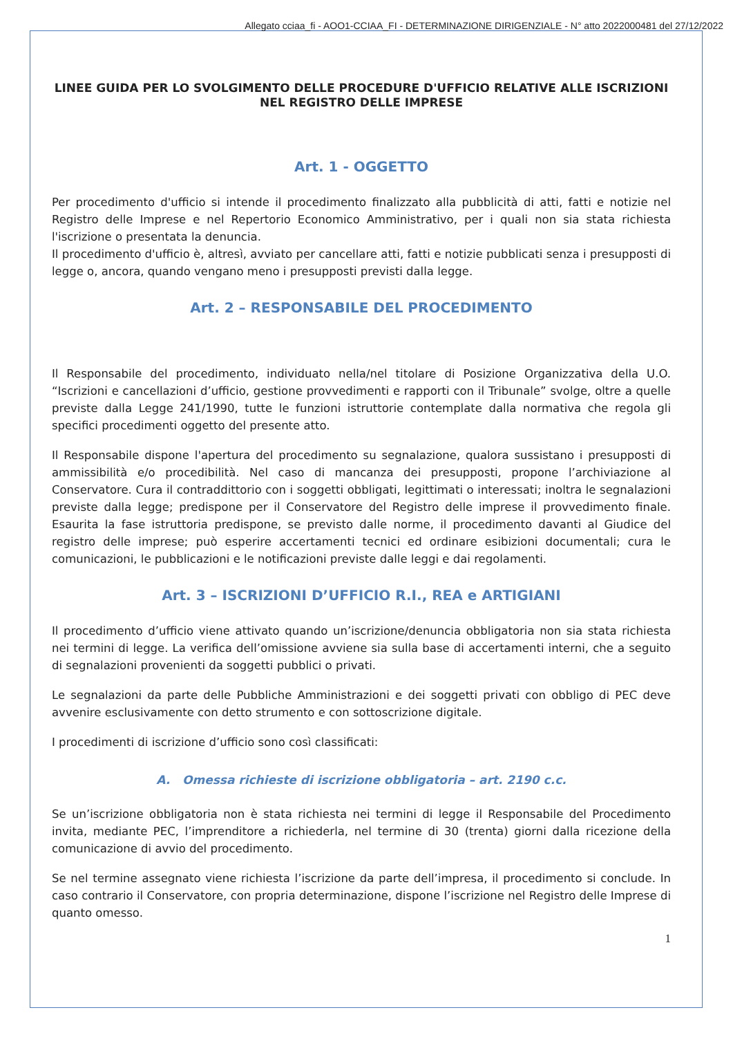Allegato cciaa_fi - AOO1-CCIAA_FI - DETERMINAZIONE DIRIGENZIALE - N° atto 2022000481 del 27/12/2022
LINEE GUIDA PER LO SVOLGIMENTO DELLE PROCEDURE D'UFFICIO RELATIVE ALLE ISCRIZIONI NEL REGISTRO DELLE IMPRESE
Art. 1 - OGGETTO
Per procedimento d'ufficio si intende il procedimento finalizzato alla pubblicità di atti, fatti e notizie nel Registro delle Imprese e nel Repertorio Economico Amministrativo, per i quali non sia stata richiesta l'iscrizione o presentata la denuncia.
Il procedimento d'ufficio è, altresì, avviato per cancellare atti, fatti e notizie pubblicati senza i presupposti di legge o, ancora, quando vengano meno i presupposti previsti dalla legge.
Art. 2 – RESPONSABILE DEL PROCEDIMENTO
Il Responsabile del procedimento, individuato nella/nel titolare di Posizione Organizzativa della U.O. “Iscrizioni e cancellazioni d’ufficio, gestione provvedimenti e rapporti con il Tribunale” svolge, oltre a quelle previste dalla Legge 241/1990, tutte le funzioni istruttorie contemplate dalla normativa che regola gli specifici procedimenti oggetto del presente atto.
Il Responsabile dispone l'apertura del procedimento su segnalazione, qualora sussistano i presupposti di ammissibilità e/o procedibilità. Nel caso di mancanza dei presupposti, propone l’archiviazione al Conservatore. Cura il contraddittorio con i soggetti obbligati, legittimati o interessati; inoltra le segnalazioni previste dalla legge; predispone per il Conservatore del Registro delle imprese il provvedimento finale. Esaurita la fase istruttoria predispone, se previsto dalle norme, il procedimento davanti al Giudice del registro delle imprese; può esperire accertamenti tecnici ed ordinare esibizioni documentali; cura le comunicazioni, le pubblicazioni e le notificazioni previste dalle leggi e dai regolamenti.
Art. 3 – ISCRIZIONI D’UFFICIO R.I., REA e ARTIGIANI
Il procedimento d’ufficio viene attivato quando un’iscrizione/denuncia obbligatoria non sia stata richiesta nei termini di legge. La verifica dell’omissione avviene sia sulla base di accertamenti interni, che a seguito di segnalazioni provenienti da soggetti pubblici o privati.
Le segnalazioni da parte delle Pubbliche Amministrazioni e dei soggetti privati con obbligo di PEC deve avvenire esclusivamente con detto strumento e con sottoscrizione digitale.
I procedimenti di iscrizione d’ufficio sono così classificati:
A. Omessa richieste di iscrizione obbligatoria – art. 2190 c.c.
Se un’iscrizione obbligatoria non è stata richiesta nei termini di legge il Responsabile del Procedimento invita, mediante PEC, l’imprenditore a richiederla, nel termine di 30 (trenta) giorni dalla ricezione della comunicazione di avvio del procedimento.
Se nel termine assegnato viene richiesta l’iscrizione da parte dell’impresa, il procedimento si conclude. In caso contrario il Conservatore, con propria determinazione, dispone l’iscrizione nel Registro delle Imprese di quanto omesso.
1